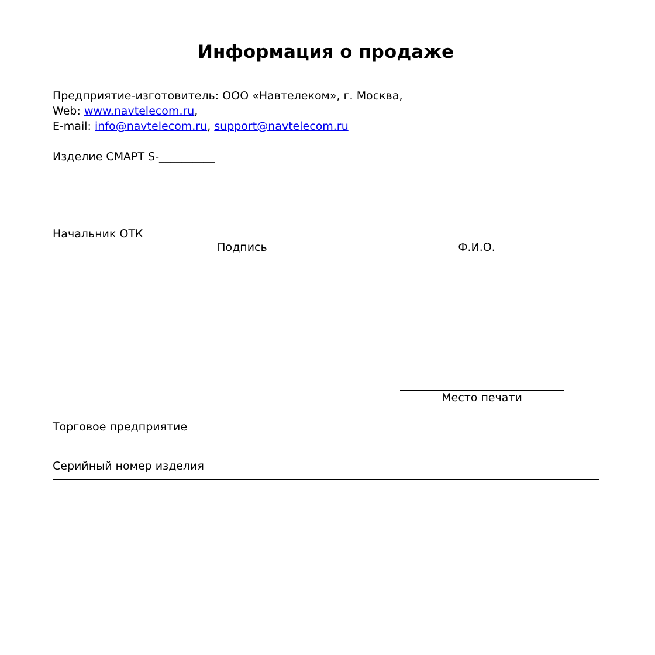Информация о продаже
Предприятие-изготовитель: ООО «Навтелеком», г. Москва,
Web: www.navtelecom.ru,
E-mail: info@navtelecom.ru, support@navtelecom.ru
Изделие СМАРТ S-__________
Начальник ОТК Подпись Ф.И.О.
Место печати
Торговое предприятие
Серийный номер изделия